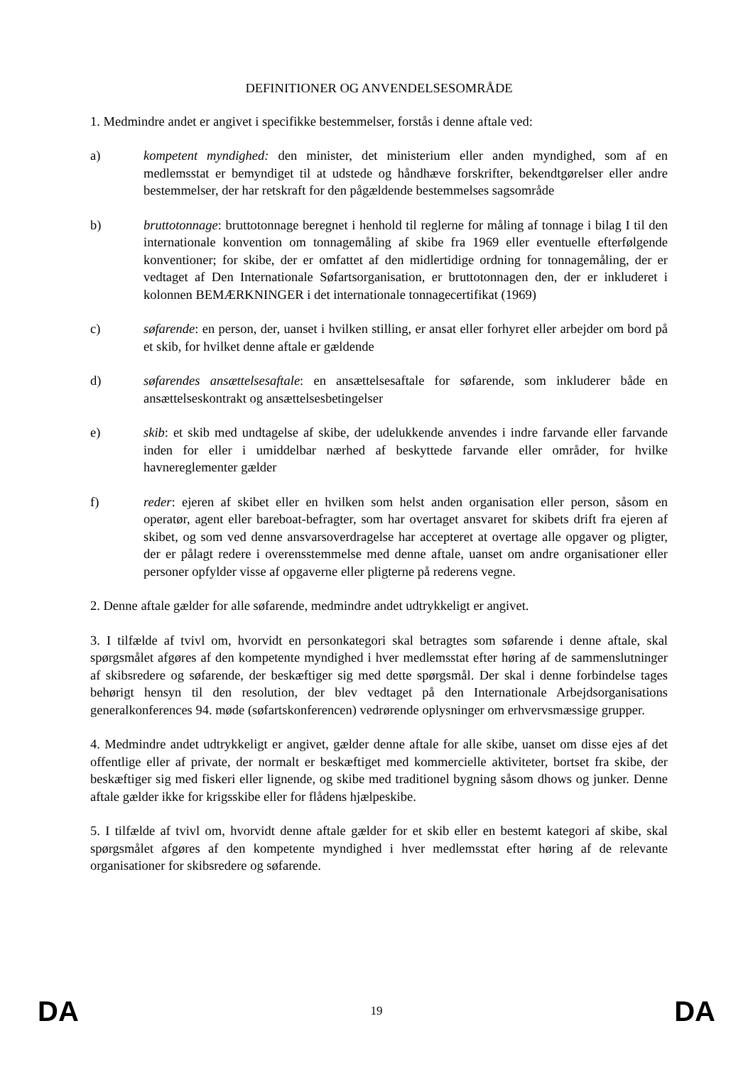DEFINITIONER OG ANVENDELSESOMRÅDE
1. Medmindre andet er angivet i specifikke bestemmelser, forstås i denne aftale ved:
a) kompetent myndighed: den minister, det ministerium eller anden myndighed, som af en medlemsstat er bemyndiget til at udstede og håndhæve forskrifter, bekendtgørelser eller andre bestemmelser, der har retskraft for den pågældende bestemmelses sagsområde
b) bruttotonnage: bruttotonnage beregnet i henhold til reglerne for måling af tonnage i bilag I til den internationale konvention om tonnagemåling af skibe fra 1969 eller eventuelle efterfølgende konventioner; for skibe, der er omfattet af den midlertidige ordning for tonnagemåling, der er vedtaget af Den Internationale Søfartsorganisation, er bruttotonnagen den, der er inkluderet i kolonnen BEMÆRKNINGER i det internationale tonnagecertifikat (1969)
c) søfarende: en person, der, uanset i hvilken stilling, er ansat eller forhyret eller arbejder om bord på et skib, for hvilket denne aftale er gældende
d) søfarendes ansættelsesaftale: en ansættelsesaftale for søfarende, som inkluderer både en ansættelseskontrakt og ansættelsesbetingelser
e) skib: et skib med undtagelse af skibe, der udelukkende anvendes i indre farvande eller farvande inden for eller i umiddelbar nærhed af beskyttede farvande eller områder, for hvilke havnereglementer gælder
f) reder: ejeren af skibet eller en hvilken som helst anden organisation eller person, såsom en operatør, agent eller bareboat-befragter, som har overtaget ansvaret for skibets drift fra ejeren af skibet, og som ved denne ansvarsoverdragelse har accepteret at overtage alle opgaver og pligter, der er pålagt redere i overensstemmelse med denne aftale, uanset om andre organisationer eller personer opfylder visse af opgaverne eller pligterne på rederens vegne.
2. Denne aftale gælder for alle søfarende, medmindre andet udtrykkeligt er angivet.
3. I tilfælde af tvivl om, hvorvidt en personkategori skal betragtes som søfarende i denne aftale, skal spørgsmålet afgøres af den kompetente myndighed i hver medlemsstat efter høring af de sammenslutninger af skibsredere og søfarende, der beskæftiger sig med dette spørgsmål. Der skal i denne forbindelse tages behørigt hensyn til den resolution, der blev vedtaget på den Internationale Arbejdsorganisations generalkonferences 94. møde (søfartskonferencen) vedrørende oplysninger om erhvervsmæssige grupper.
4. Medmindre andet udtrykkeligt er angivet, gælder denne aftale for alle skibe, uanset om disse ejes af det offentlige eller af private, der normalt er beskæftiget med kommercielle aktiviteter, bortset fra skibe, der beskæftiger sig med fiskeri eller lignende, og skibe med traditionel bygning såsom dhows og junker. Denne aftale gælder ikke for krigsskibe eller for flådens hjælpeskibe.
5. I tilfælde af tvivl om, hvorvidt denne aftale gælder for et skib eller en bestemt kategori af skibe, skal spørgsmålet afgøres af den kompetente myndighed i hver medlemsstat efter høring af de relevante organisationer for skibsredere og søfarende.
DA 19 DA